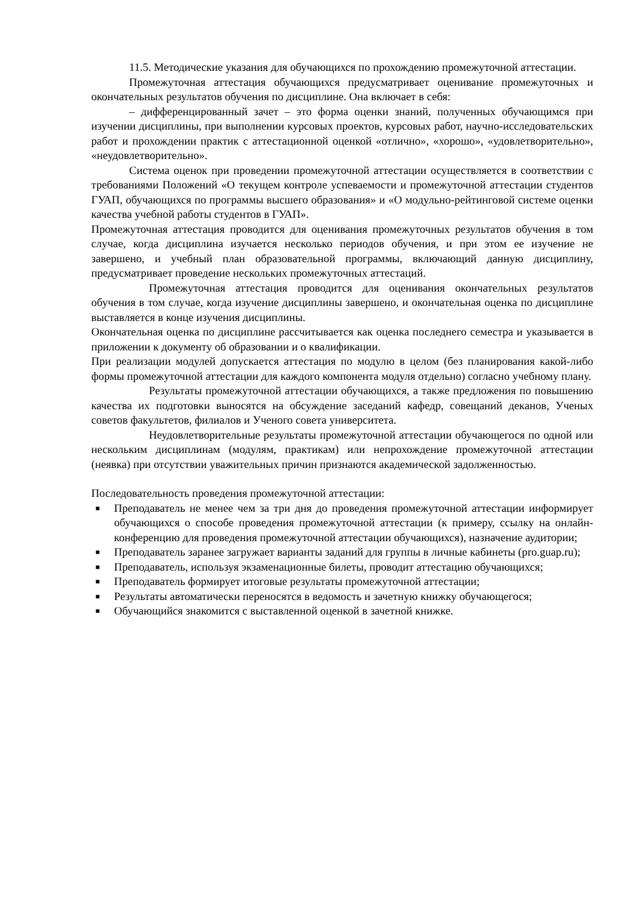11.5. Методические указания для обучающихся по прохождению промежуточной аттестации.
Промежуточная аттестация обучающихся предусматривает оценивание промежуточных и окончательных результатов обучения по дисциплине. Она включает в себя:
– дифференцированный зачет – это форма оценки знаний, полученных обучающимся при изучении дисциплины, при выполнении курсовых проектов, курсовых работ, научно-исследовательских работ и прохождении практик с аттестационной оценкой «отлично», «хорошо», «удовлетворительно», «неудовлетворительно».
Система оценок при проведении промежуточной аттестации осуществляется в соответствии с требованиями Положений «О текущем контроле успеваемости и промежуточной аттестации студентов ГУАП, обучающихся по программы высшего образования» и «О модульно-рейтинговой системе оценки качества учебной работы студентов в ГУАП».
Промежуточная аттестация проводится для оценивания промежуточных результатов обучения в том случае, когда дисциплина изучается несколько периодов обучения, и при этом ее изучение не завершено, и учебный план образовательной программы, включающий данную дисциплину, предусматривает проведение нескольких промежуточных аттестаций.
Промежуточная аттестация проводится для оценивания окончательных результатов обучения в том случае, когда изучение дисциплины завершено, и окончательная оценка по дисциплине выставляется в конце изучения дисциплины.
Окончательная оценка по дисциплине рассчитывается как оценка последнего семестра и указывается в приложении к документу об образовании и о квалификации.
При реализации модулей допускается аттестация по модулю в целом (без планирования какой-либо формы промежуточной аттестации для каждого компонента модуля отдельно) согласно учебному плану.
Результаты промежуточной аттестации обучающихся, а также предложения по повышению качества их подготовки выносятся на обсуждение заседаний кафедр, совещаний деканов, Ученых советов факультетов, филиалов и Ученого совета университета.
Неудовлетворительные результаты промежуточной аттестации обучающегося по одной или нескольким дисциплинам (модулям, практикам) или непрохождение промежуточной аттестации (неявка) при отсутствии уважительных причин признаются академической задолженностью.
Последовательность проведения промежуточной аттестации:
■ Преподаватель не менее чем за три дня до проведения промежуточной аттестации информирует обучающихся о способе проведения промежуточной аттестации (к примеру, ссылку на онлайн-конференцию для проведения промежуточной аттестации обучающихся), назначение аудитории;
■ Преподаватель заранее загружает варианты заданий для группы в личные кабинеты (pro.guap.ru);
■ Преподаватель, используя экзаменационные билеты, проводит аттестацию обучающихся;
■ Преподаватель формирует итоговые результаты промежуточной аттестации;
■ Результаты автоматически переносятся в ведомость и зачетную книжку обучающегося;
■ Обучающийся знакомится с выставленной оценкой в зачетной книжке.